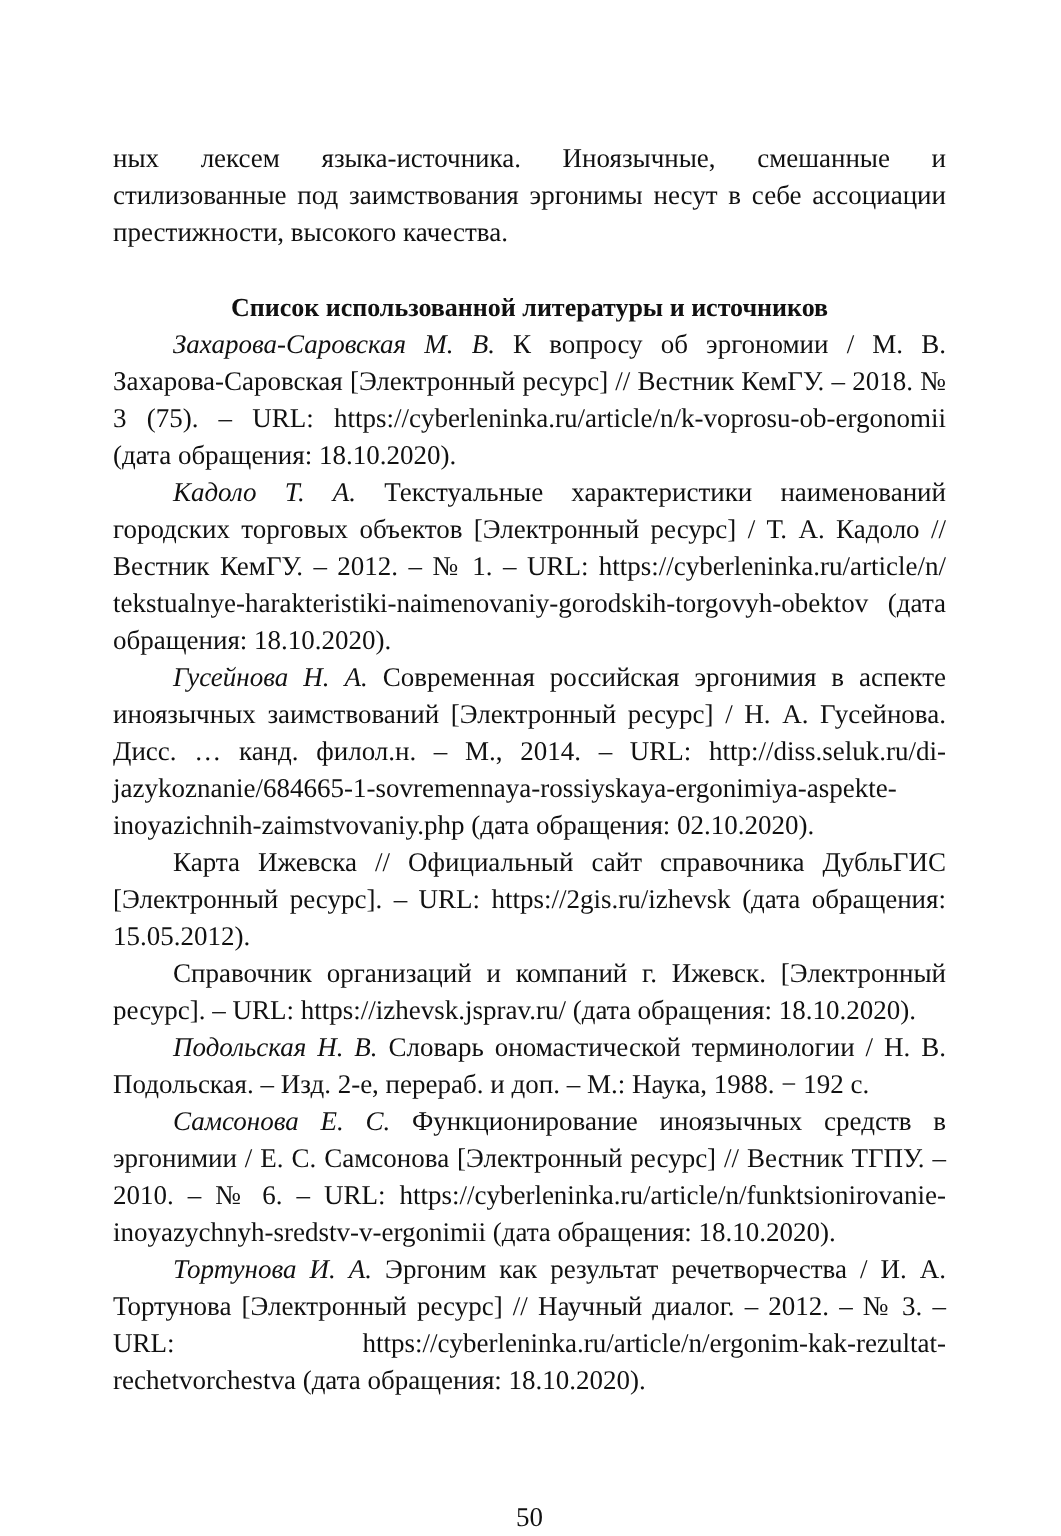ных лексем языка-источника. Иноязычные, смешанные и стилизованные под заимствования эргонимы несут в себе ассоциации престижности, высокого качества.
Список использованной литературы и источников
Захарова-Саровская М. В. К вопросу об эргономии / М. В. Захарова-Саровская [Электронный ресурс] // Вестник КемГУ. – 2018. № 3 (75). – URL: https://cyberleninka.ru/article/n/k-voprosu-ob-ergonomii (дата обращения: 18.10.2020).
Кадоло Т. А. Текстуальные характеристики наименований городских торговых объектов [Электронный ресурс] / Т. А. Кадоло // Вестник КемГУ. – 2012. – № 1. – URL: https://cyberleninka.ru/article/n/ tekstualnye-harakteristiki-naimenovaniy-gorodskih-torgovyh-obektov (дата обращения: 18.10.2020).
Гусейнова Н. А. Современная российская эргонимия в аспекте иноязычных заимствований [Электронный ресурс] / Н. А. Гусейнова. Дисс. … канд. филол.н. – М., 2014. – URL: http://diss.seluk.ru/di-jazykoznanie/684665-1-sovremennaya-rossiyskaya-ergonimiya-aspekte-inoyazichnih-zaimstvovaniy.php (дата обращения: 02.10.2020).
Карта Ижевска // Официальный сайт справочника ДубльГИС [Электронный ресурс]. – URL: https://2gis.ru/izhevsk (дата обращения: 15.05.2012).
Справочник организаций и компаний г. Ижевск. [Электронный ресурс]. – URL: https://izhevsk.jsprav.ru/ (дата обращения: 18.10.2020).
Подольская Н. В. Словарь ономастической терминологии / Н. В. Подольская. – Изд. 2-е, перераб. и доп. – М.: Наука, 1988. − 192 с.
Самсонова Е. С. Функционирование иноязычных средств в эргонимии / Е. С. Самсонова [Электронный ресурс] // Вестник ТГПУ. – 2010. – № 6. – URL: https://cyberleninka.ru/article/n/funktsionirovanie-inoyazychnyh-sredstv-v-ergonimii (дата обращения: 18.10.2020).
Тортунова И. А. Эргоним как результат речетворчества / И. А. Тортунова [Электронный ресурс] // Научный диалог. – 2012. – № 3. – URL: https://cyberleninka.ru/article/n/ergonim-kak-rezultat-rechetvorchestva (дата обращения: 18.10.2020).
50